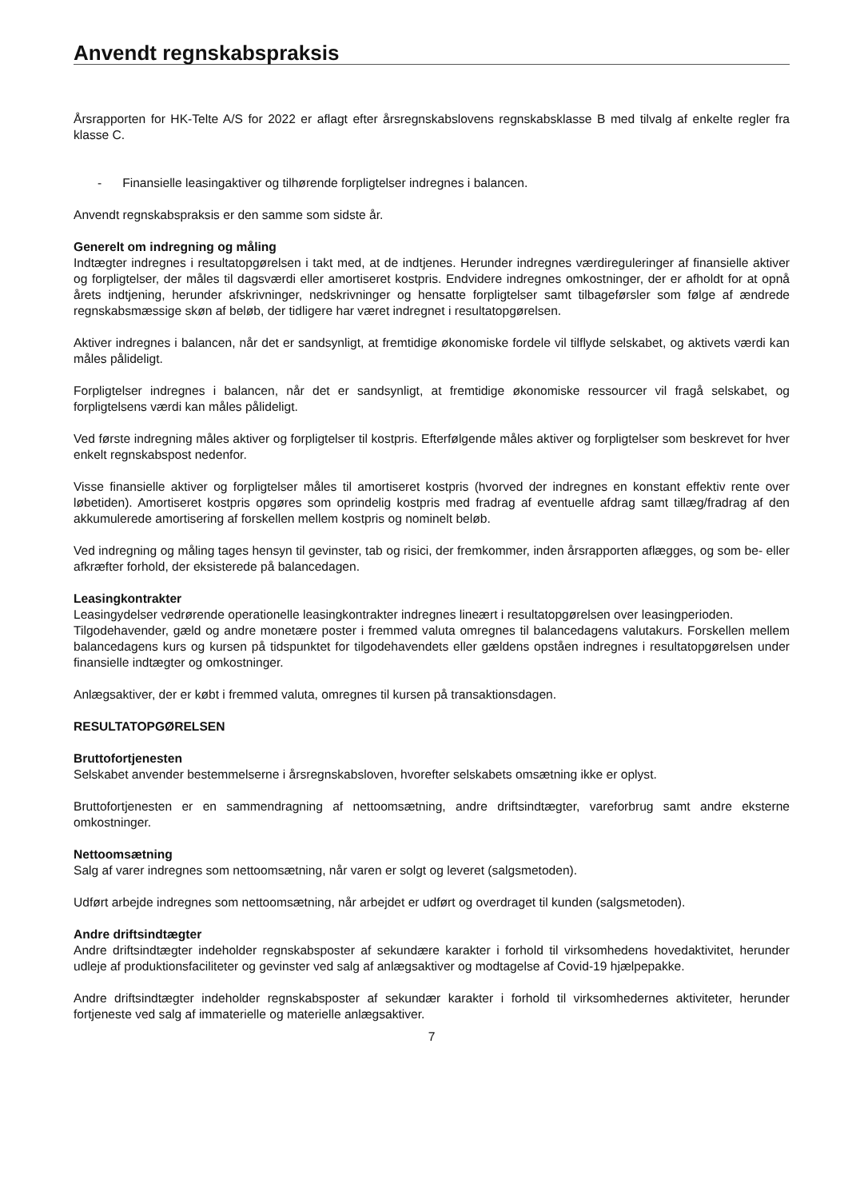Anvendt regnskabspraksis
Årsrapporten for HK-Telte A/S for 2022 er aflagt efter årsregnskabslovens regnskabsklasse B med tilvalg af enkelte regler fra klasse C.
- Finansielle leasingaktiver og tilhørende forpligtelser indregnes i balancen.
Anvendt regnskabspraksis er den samme som sidste år.
Generelt om indregning og måling
Indtægter indregnes i resultatopgørelsen i takt med, at de indtjenes. Herunder indregnes værdireguleringer af finansielle aktiver og forpligtelser, der måles til dagsværdi eller amortiseret kostpris. Endvidere indregnes omkostninger, der er afholdt for at opnå årets indtjening, herunder afskrivninger, nedskrivninger og hensatte forpligtelser samt tilbageførsler som følge af ændrede regnskabsmæssige skøn af beløb, der tidligere har været indregnet i resultatopgørelsen.
Aktiver indregnes i balancen, når det er sandsynligt, at fremtidige økonomiske fordele vil tilflyde selskabet, og aktivets værdi kan måles pålideligt.
Forpligtelser indregnes i balancen, når det er sandsynligt, at fremtidige økonomiske ressourcer vil fragå selskabet, og forpligtelsens værdi kan måles pålideligt.
Ved første indregning måles aktiver og forpligtelser til kostpris. Efterfølgende måles aktiver og forpligtelser som beskrevet for hver enkelt regnskabspost nedenfor.
Visse finansielle aktiver og forpligtelser måles til amortiseret kostpris (hvorved der indregnes en konstant effektiv rente over løbetiden). Amortiseret kostpris opgøres som oprindelig kostpris med fradrag af eventuelle afdrag samt tillæg/fradrag af den akkumulerede amortisering af forskellen mellem kostpris og nominelt beløb.
Ved indregning og måling tages hensyn til gevinster, tab og risici, der fremkommer, inden årsrapporten aflægges, og som be- eller afkræfter forhold, der eksisterede på balancedagen.
Leasingkontrakter
Leasingydelser vedrørende operationelle leasingkontrakter indregnes lineært i resultatopgørelsen over leasingperioden.
Tilgodehavender, gæld og andre monetære poster i fremmed valuta omregnes til balancedagens valutakurs. Forskellen mellem balancedagens kurs og kursen på tidspunktet for tilgodehavendets eller gældens opståen indregnes i resultatopgørelsen under finansielle indtægter og omkostninger.
Anlægsaktiver, der er købt i fremmed valuta, omregnes til kursen på transaktionsdagen.
RESULTATOPGØRELSEN
Bruttofortjenesten
Selskabet anvender bestemmelserne i årsregnskabsloven, hvorefter selskabets omsætning ikke er oplyst.
Bruttofortjenesten er en sammendragning af nettoomsætning, andre driftsindtægter, vareforbrug samt andre eksterne omkostninger.
Nettoomsætning
Salg af varer indregnes som nettoomsætning, når varen er solgt og leveret (salgsmetoden).
Udført arbejde indregnes som nettoomsætning, når arbejdet er udført og overdraget til kunden (salgsmetoden).
Andre driftsindtægter
Andre driftsindtægter indeholder regnskabsposter af sekundære karakter i forhold til virksomhedens hovedaktivitet, herunder udleje af produktionsfaciliteter og gevinster ved salg af anlægsaktiver og modtagelse af Covid-19 hjælpepakke.
Andre driftsindtægter indeholder regnskabsposter af sekundær karakter i forhold til virksomhedernes aktiviteter, herunder fortjeneste ved salg af immaterielle og materielle anlægsaktiver.
7